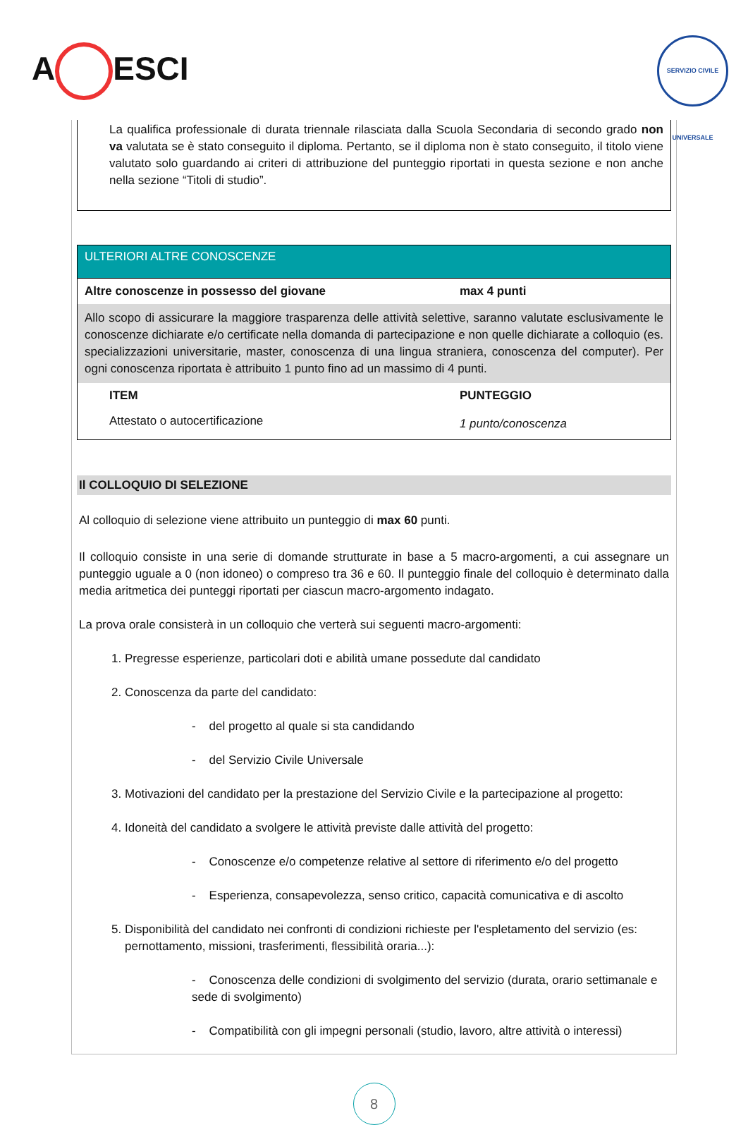A ESCI
SERVIZIO CIVILE UNIVERSALE
La qualifica professionale di durata triennale rilasciata dalla Scuola Secondaria di secondo grado non va valutata se è stato conseguito il diploma. Pertanto, se il diploma non è stato conseguito, il titolo viene valutato solo guardando ai criteri di attribuzione del punteggio riportati in questa sezione e non anche nella sezione “Titoli di studio”.
ULTERIORI ALTRE CONOSCENZE
| Altre conoscenze in possesso del giovane | max 4 punti |
| --- | --- |
| Allo scopo di assicurare la maggiore trasparenza delle attività selettive, saranno valutate esclusivamente le conoscenze dichiarate e/o certificate nella domanda di partecipazione e non quelle dichiarate a colloquio (es. specializzazioni universitarie, master, conoscenza di una lingua straniera, conoscenza del computer). Per ogni conoscenza riportata è attribuito 1 punto fino ad un massimo di 4 punti. | |
| ITEM | PUNTEGGIO |
| Attestato o autocertificazione | 1 punto/conoscenza |
Il COLLOQUIO DI SELEZIONE
Al colloquio di selezione viene attribuito un punteggio di max 60 punti.
Il colloquio consiste in una serie di domande strutturate in base a 5 macro-argomenti, a cui assegnare un punteggio uguale a 0 (non idoneo) o compreso tra 36 e 60. Il punteggio finale del colloquio è determinato dalla media aritmetica dei punteggi riportati per ciascun macro-argomento indagato.
La prova orale consisterà in un colloquio che verterà sui seguenti macro-argomenti:
1. Pregresse esperienze, particolari doti e abilità umane possedute dal candidato
2. Conoscenza da parte del candidato:
- del progetto al quale si sta candidando
- del Servizio Civile Universale
3. Motivazioni del candidato per la prestazione del Servizio Civile e la partecipazione al progetto:
4. Idoneità del candidato a svolgere le attività previste dalle attività del progetto:
- Conoscenze e/o competenze relative al settore di riferimento e/o del progetto
- Esperienza, consapevolezza, senso critico, capacità comunicativa e di ascolto
5. Disponibilità del candidato nei confronti di condizioni richieste per l'espletamento del servizio (es: pernottamento, missioni, trasferimenti, flessibilità oraria...):
- Conoscenza delle condizioni di svolgimento del servizio (durata, orario settimanale e sede di svolgimento)
- Compatibilità con gli impegni personali (studio, lavoro, altre attività o interessi)
8